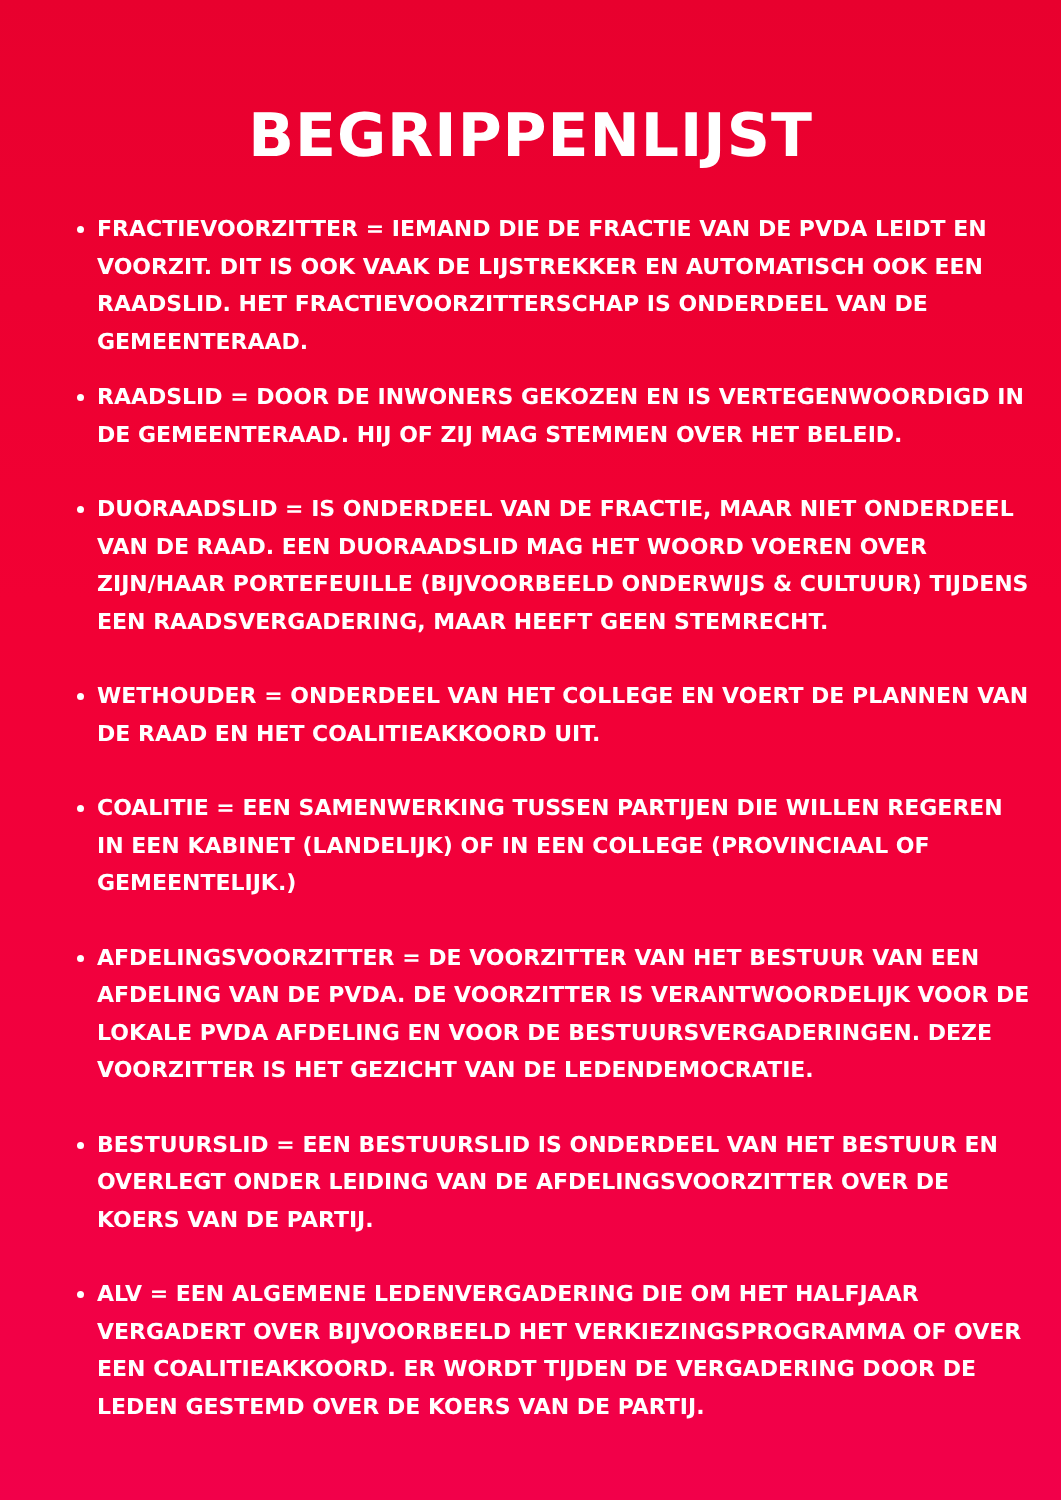BEGRIPPENLIJST
FRACTIEVOORZITTER = IEMAND DIE DE FRACTIE VAN DE PVDA LEIDT EN VOORZIT. DIT IS OOK VAAK DE LIJSTREKKER EN AUTOMATISCH OOK EEN RAADSLID. HET FRACTIEVOORZITTERSCHAP IS ONDERDEEL VAN DE GEMEENTERAAD.
RAADSLID = DOOR DE INWONERS GEKOZEN EN IS VERTEGENWOORDIGD IN DE GEMEENTERAAD. HIJ OF ZIJ MAG STEMMEN OVER HET BELEID.
DUORAADSLID = IS ONDERDEEL VAN DE FRACTIE, MAAR NIET ONDERDEEL VAN DE RAAD. EEN DUORAADSLID MAG HET WOORD VOEREN OVER ZIJN/HAAR PORTEFEUILLE (BIJVOORBEELD ONDERWIJS & CULTUUR) TIJDENS EEN RAADSVERGADERING, MAAR HEEFT GEEN STEMRECHT.
WETHOUDER = ONDERDEEL VAN HET COLLEGE EN VOERT DE PLANNEN VAN DE RAAD EN HET COALITIEAKKOORD UIT.
COALITIE = EEN SAMENWERKING TUSSEN PARTIJEN DIE WILLEN REGEREN IN EEN KABINET (LANDELIJK) OF IN EEN COLLEGE (PROVINCIAAL OF GEMEENTELIJK.)
AFDELINGSVOORZITTER = DE VOORZITTER VAN HET BESTUUR VAN EEN AFDELING VAN DE PVDA. DE VOORZITTER IS VERANTWOORDELIJK VOOR DE LOKALE PVDA AFDELING EN VOOR DE BESTUURSVERGADERINGEN. DEZE VOORZITTER IS HET GEZICHT VAN DE LEDENDEMOCRATIE.
BESTUURSLID = EEN BESTUURSLID IS ONDERDEEL VAN HET BESTUUR EN OVERLEGT ONDER LEIDING VAN DE AFDELINGSVOORZITTER OVER DE KOERS VAN DE PARTIJ.
ALV = EEN ALGEMENE LEDENVERGADERING DIE OM HET HALFJAAR VERGADERT OVER BIJVOORBEELD HET VERKIEZINGSPROGRAMMA OF OVER EEN COALITIEAKKOORD. ER WORDT TIJDEN DE VERGADERING DOOR DE LEDEN GESTEMD OVER DE KOERS VAN DE PARTIJ.